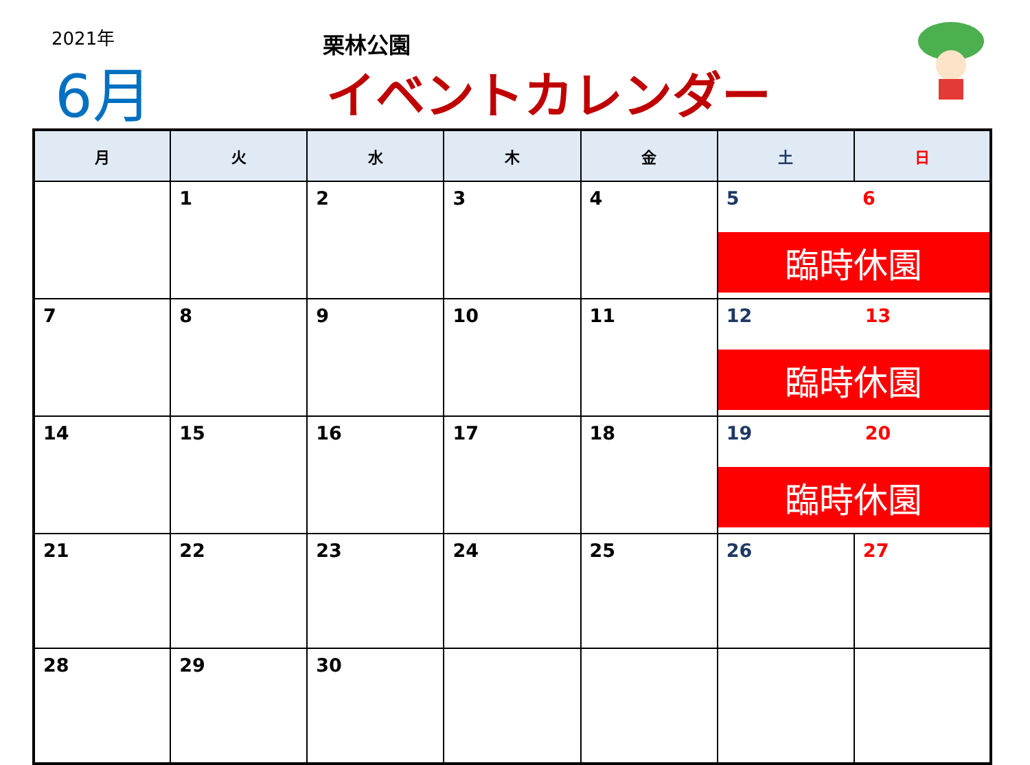2021年
6月
栗林公園
イベントカレンダー
| 月 | 火 | 水 | 木 | 金 | 土 | 日 |
| --- | --- | --- | --- | --- | --- | --- |
| | 1 | 2 | 3 | 4 | 5 6 臨時休園 | |
| 7 | 8 | 9 | 10 | 11 | 12 13 臨時休園 | |
| 14 | 15 | 16 | 17 | 18 | 19 20 臨時休園 | |
| 21 | 22 | 23 | 24 | 25 | 26 | 27 |
| 28 | 29 | 30 | | | | |